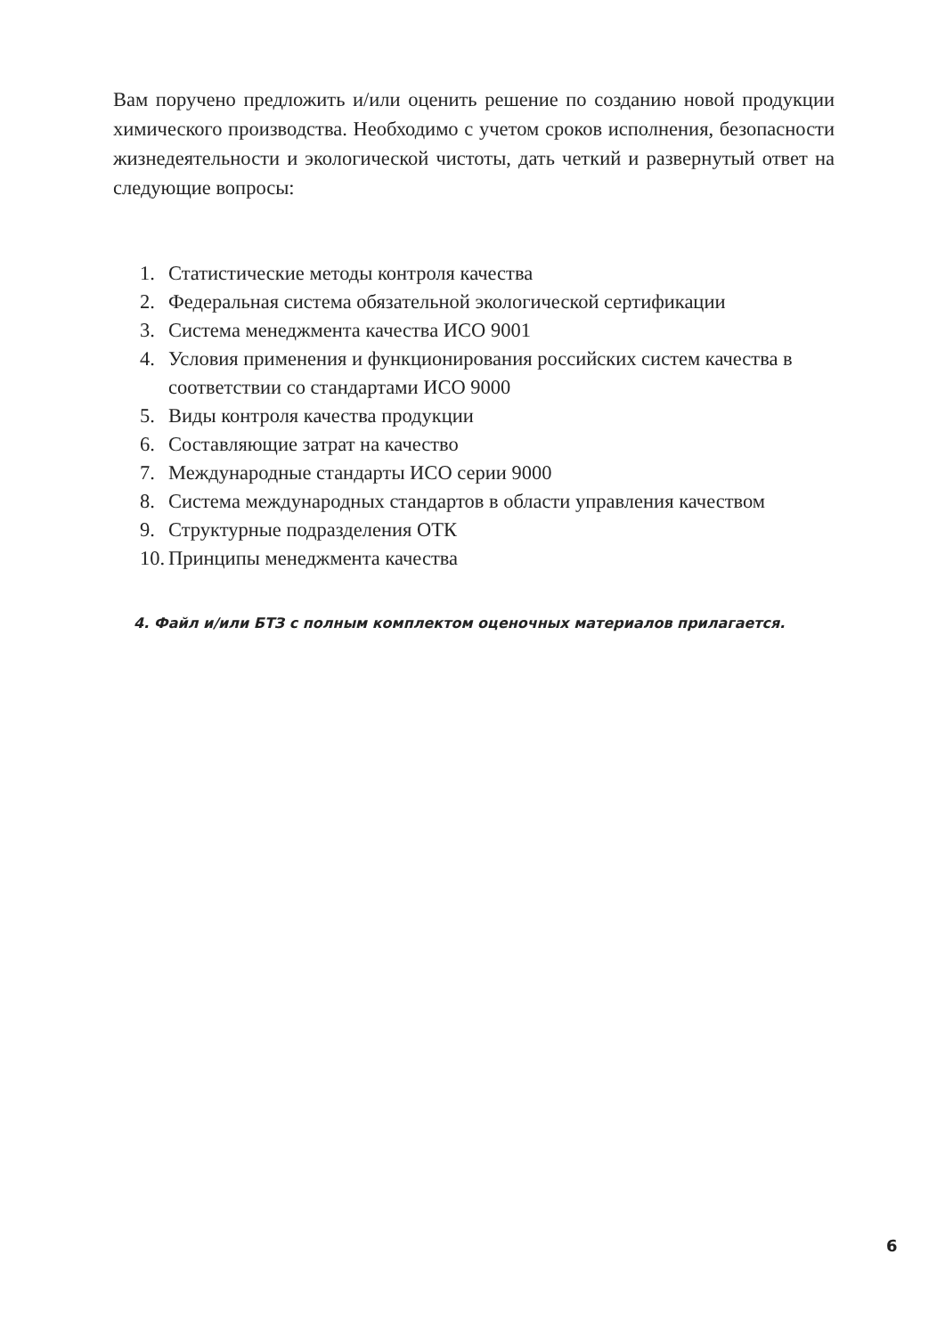Вам поручено предложить и/или оценить решение по созданию новой продукции химического производства. Необходимо с учетом сроков исполнения, безопасности жизнедеятельности и экологической чистоты, дать четкий и развернутый ответ на следующие вопросы:
1. Статистические методы контроля качества
2. Федеральная система обязательной экологической сертификации
3. Система менеджмента качества ИСО 9001
4. Условия применения и функционирования российских систем качества в соответствии со стандартами ИСО 9000
5. Виды контроля качества продукции
6. Составляющие затрат на качество
7. Международные стандарты ИСО серии 9000
8. Система международных стандартов в области управления качеством
9. Структурные подразделения ОТК
10. Принципы менеджмента качества
4. Файл и/или БТЗ с полным комплектом оценочных материалов прилагается.
6